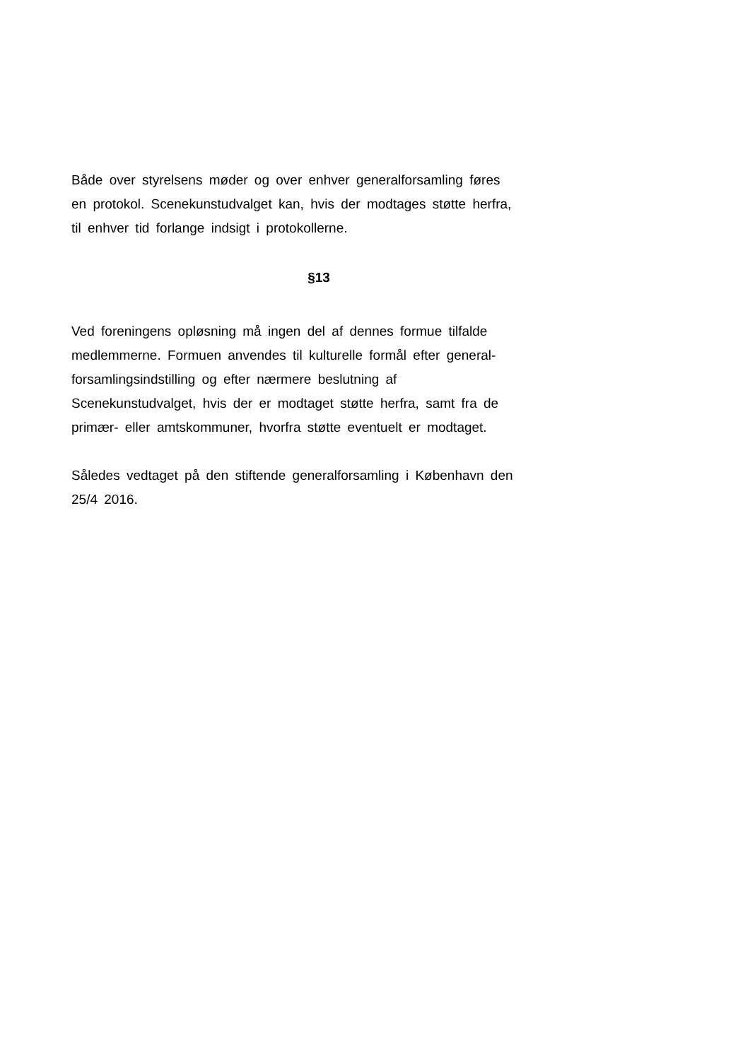Både over styrelsens møder og over enhver generalforsamling føres
en protokol. Scenekunstudvalget kan, hvis der modtages støtte herfra,
til enhver tid forlange indsigt i protokollerne.
§13
Ved foreningens opløsning må ingen del af dennes formue tilfalde
medlemmerne. Formuen anvendes til kulturelle formål efter general-
forsamlingsindstilling og efter nærmere beslutning af
Scenekunstudvalget, hvis der er modtaget støtte herfra, samt fra de
primær- eller amtskommuner, hvorfra støtte eventuelt er modtaget.
Således vedtaget på den stiftende generalforsamling i København den
25/4 2016.